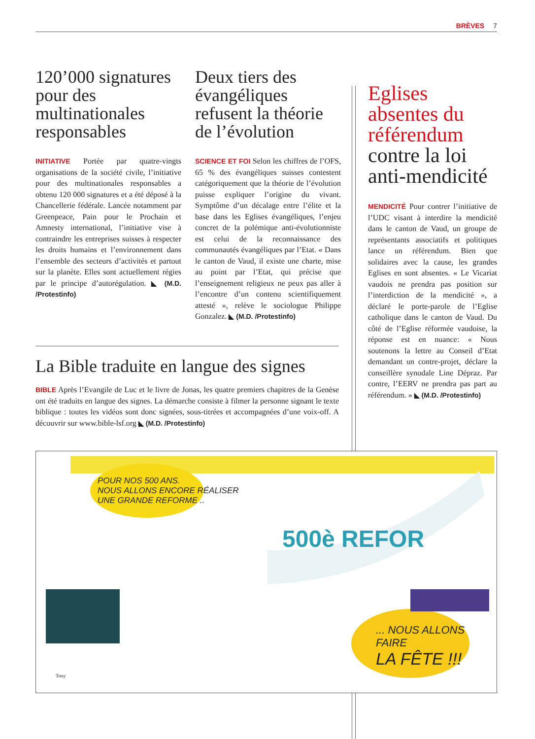BRÈVES 7
120’000 signatures pour des multinationales responsables
INITIATIVE Portée par quatre-vingts organisations de la société civile, l’initiative pour des multinationales responsables a obtenu 120 000 signatures et a été déposé à la Chancellerie fédérale. Lancée notamment par Greenpeace, Pain pour le Prochain et Amnesty international, l’initiative vise à contraindre les entreprises suisses à respecter les droits humains et l’environnement dans l’ensemble des secteurs d’activités et partout sur la planète. Elles sont actuellement régies par le principe d’autorégulation. ◣ (M.D. /Protestinfo)
Deux tiers des évangéliques refusent la théorie de l’évolution
SCIENCE ET FOI Selon les chiffres de l’OFS, 65 % des évangéliques suisses contestent catégoriquement que la théorie de l’évolution puisse expliquer l’origine du vivant. Symptôme d’un décalage entre l’élite et la base dans les Eglises évangéliques, l’enjeu concret de la polémique anti-évolutionniste est celui de la reconnaissance des communautés évangéliques par l’Etat. « Dans le canton de Vaud, il existe une charte, mise au point par l’Etat, qui précise que l’enseignement religieux ne peux pas aller à l’encontre d’un contenu scientifiquement attesté », relève le sociologue Philippe Gonzalez. ◣ (M.D. /Protestinfo)
La Bible traduite en langue des signes
BIBLE Après l’Evangile de Luc et le livre de Jonas, les quatre premiers chapitres de la Genèse ont été traduits en langue des signes. La démarche consiste à filmer la personne signant le texte biblique : toutes les vidéos sont donc signées, sous-titrées et accompagnées d’une voix-off. A découvrir sur www.bible-lsf.org ◣ (M.D. /Protestinfo)
Eglises absentes du référendum contre la loi anti-mendicité
MENDICITÉ Pour contrer l’initiative de l’UDC visant à interdire la mendicité dans le canton de Vaud, un groupe de représentants associatifs et politiques lance un référendum. Bien que solidaires avec la cause, les grandes Eglises en sont absentes. « Le Vicariat vaudois ne prendra pas position sur l’interdiction de la mendicité », a déclaré le porte-parole de l’Eglise catholique dans le canton de Vaud. Du côté de l’Eglise réformée vaudoise, la réponse est en nuance: « Nous soutenons la lettre au Conseil d’Etat demandant un contre-projet, déclare la conseillère synodale Line Dépraz. Par contre, l’EERV ne prendra pas part au référendum. » ◣ (M.D. /Protestinfo)
POUR NOS 500 ANS.
NOUS ALLONS ENCORE RÉALISER
UNE GRANDE REFORME ..
500è REFOR
... NOUS ALLONS FAIRE
LA FÊTE !!!
Tony